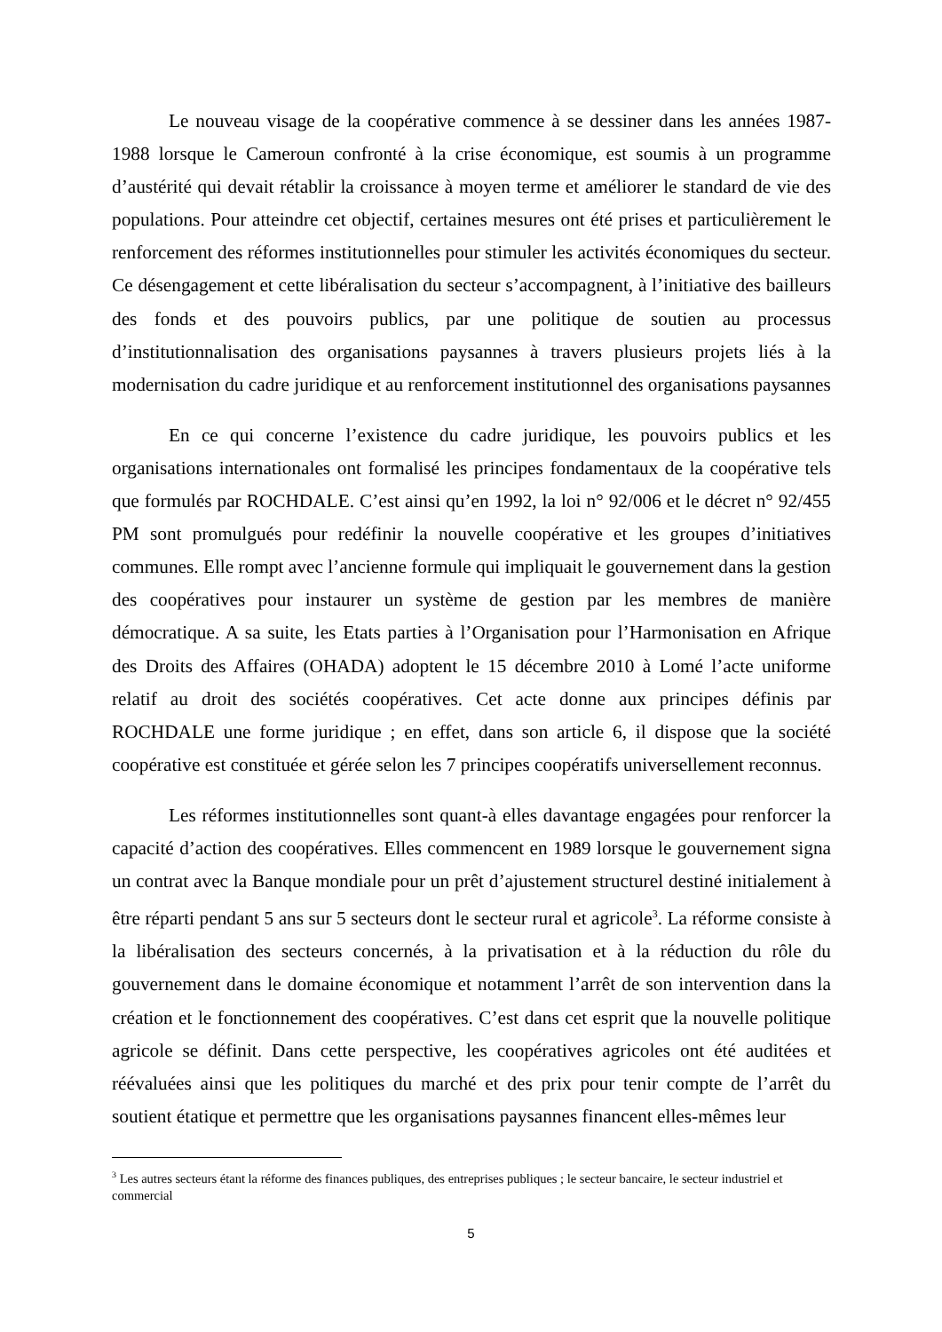Le nouveau visage de la coopérative commence à se dessiner dans les années 1987-1988 lorsque le Cameroun confronté à la crise économique, est soumis à un programme d’austérité qui devait rétablir la croissance à moyen terme et améliorer le standard de vie des populations. Pour atteindre cet objectif, certaines mesures ont été prises et particulièrement le renforcement des réformes institutionnelles pour stimuler les activités économiques du secteur. Ce désengagement et cette libéralisation du secteur s’accompagnent, à l’initiative des bailleurs des fonds et des pouvoirs publics, par une politique de soutien au processus d’institutionnalisation des organisations paysannes à travers plusieurs projets liés à la modernisation du cadre juridique et au renforcement institutionnel des organisations paysannes
En ce qui concerne l’existence du cadre juridique, les pouvoirs publics et les organisations internationales ont formalisé les principes fondamentaux de la coopérative tels que formulés par ROCHDALE. C’est ainsi qu’en 1992, la loi n° 92/006 et le décret n° 92/455 PM sont promulgués pour redéfinir la nouvelle coopérative et les groupes d’initiatives communes. Elle rompt avec l’ancienne formule qui impliquait le gouvernement dans la gestion des coopératives pour instaurer un système de gestion par les membres de manière démocratique. A sa suite, les Etats parties à l’Organisation pour l’Harmonisation en Afrique des Droits des Affaires (OHADA) adoptent le 15 décembre 2010 à Lomé l’acte uniforme relatif au droit des sociétés coopératives. Cet acte donne aux principes définis par ROCHDALE une forme juridique ; en effet, dans son article 6, il dispose que la société coopérative est constituée et gérée selon les 7 principes coopératifs universellement reconnus.
Les réformes institutionnelles sont quant-à elles davantage engagées pour renforcer la capacité d’action des coopératives. Elles commencent en 1989 lorsque le gouvernement signa un contrat avec la Banque mondiale pour un prêt d’ajustement structurel destiné initialement à être réparti pendant 5 ans sur 5 secteurs dont le secteur rural et agricole<sup>3</sup>. La réforme consiste à la libéralisation des secteurs concernés, à la privatisation et à la réduction du rôle du gouvernement dans le domaine économique et notamment l’arrêt de son intervention dans la création et le fonctionnement des coopératives. C’est dans cet esprit que la nouvelle politique agricole se définit. Dans cette perspective, les coopératives agricoles ont été auditées et réévaluées ainsi que les politiques du marché et des prix pour tenir compte de l’arrêt du soutient étatique et permettre que les organisations paysannes financent elles-mêmes leur
<sup>3</sup> Les autres secteurs étant la réforme des finances publiques, des entreprises publiques ; le secteur bancaire, le secteur industriel et commercial
5